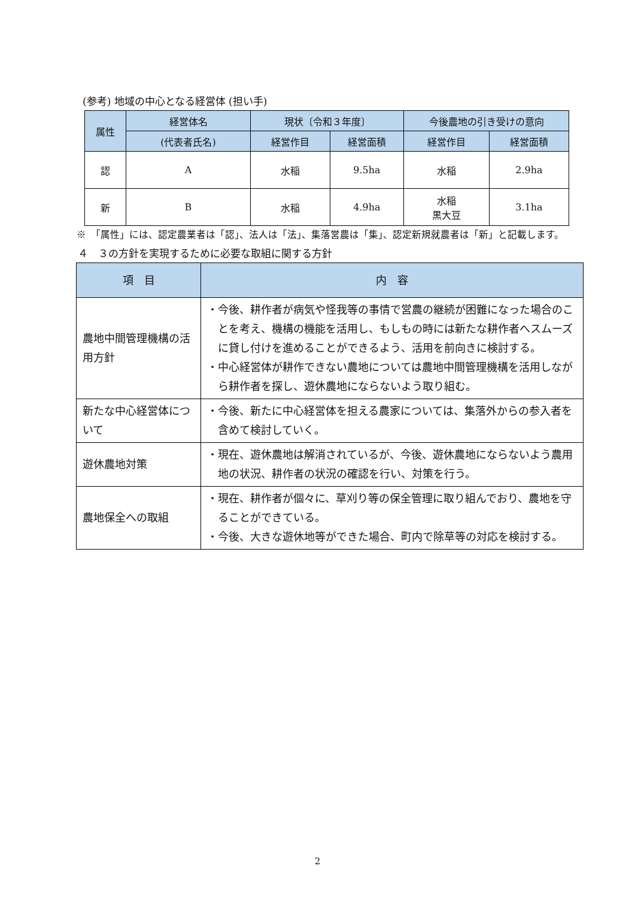(参考) 地域の中心となる経営体 (担い手)
| 属性 | 経営体名 | 現状〔令和３年度〕 | | 今後農地の引き受けの意向 | |
| --- | --- | --- | --- | --- | --- |
| | (代表者氏名) | 経営作目 | 経営面積 | 経営作目 | 経営面積 |
| 認 | A | 水稲 | 9.5ha | 水稲 | 2.9ha |
| 新 | B | 水稲 | 4.9ha | 水稲 黒大豆 | 3.1ha |
※　「属性」には、認定農業者は「認」、法人は「法」、集落営農は「集」、認定新規就農者は「新」と記載します。
４　３の方針を実現するために必要な取組に関する方針
| 項 目 | 内 容 |
| --- | --- |
| 農地中間管理機構の活用方針 | ・今後、耕作者が病気や怪我等の事情で営農の継続が困難になった場合のことを考え、機構の機能を活用し、もしもの時には新たな耕作者へスムーズに貸し付けを進めることができるよう、活用を前向きに検討する。 ・中心経営体が耕作できない農地については農地中間管理機構を活用しながら耕作者を探し、遊休農地にならないよう取り組む。 |
| 新たな中心経営体について | ・今後、新たに中心経営体を担える農家については、集落外からの参入者を含めて検討していく。 |
| 遊休農地対策 | ・現在、遊休農地は解消されているが、今後、遊休農地にならないよう農用地の状況、耕作者の状況の確認を行い、対策を行う。 |
| 農地保全への取組 | ・現在、耕作者が個々に、草刈り等の保全管理に取り組んでおり、農地を守ることができている。 ・今後、大きな遊休地等ができた場合、町内で除草等の対応を検討する。 |
2